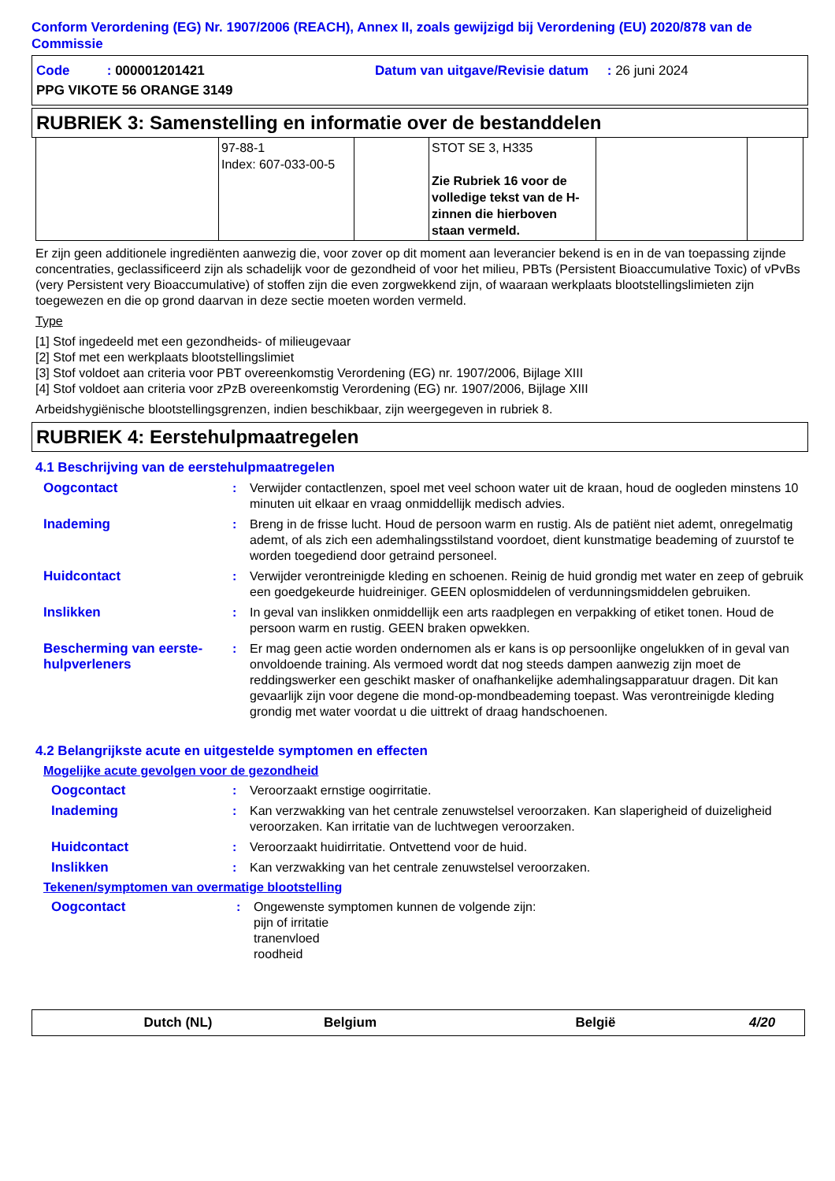Conform Verordening (EG) Nr. 1907/2006 (REACH), Annex II, zoals gewijzigd bij Verordening (EU) 2020/878 van de Commissie
Code : 000001201421
Datum van uitgave/Revisie datum : 26 juni 2024
PPG VIKOTE 56 ORANGE 3149
RUBRIEK 3: Samenstelling en informatie over de bestanddelen
| | 97-88-1 Index: 607-033-00-5 | | STOT SE 3, H335 Zie Rubriek 16 voor de volledige tekst van de H-zinnen die hierboven staan vermeld. | | |
Er zijn geen additionele ingrediënten aanwezig die, voor zover op dit moment aan leverancier bekend is en in de van toepassing zijnde concentraties, geclassificeerd zijn als schadelijk voor de gezondheid of voor het milieu, PBTs (Persistent Bioaccumulative Toxic) of vPvBs (very Persistent very Bioaccumulative) of stoffen zijn die even zorgwekkend zijn, of waaraan werkplaats blootstellingslimieten zijn toegewezen en die op grond daarvan in deze sectie moeten worden vermeld.
Type
[1] Stof ingedeeld met een gezondheids- of milieugevaar
[2] Stof met een werkplaats blootstellingslimiet
[3] Stof voldoet aan criteria voor PBT overeenkomstig Verordening (EG) nr. 1907/2006, Bijlage XIII
[4] Stof voldoet aan criteria voor zPzB overeenkomstig Verordening (EG) nr. 1907/2006, Bijlage XIII
Arbeidshygiënische blootstellingsgrenzen, indien beschikbaar, zijn weergegeven in rubriek 8.
RUBRIEK 4: Eerstehulpmaatregelen
4.1 Beschrijving van de eerstehulpmaatregelen
Oogcontact : Verwijder contactlenzen, spoel met veel schoon water uit de kraan, houd de oogleden minstens 10 minuten uit elkaar en vraag onmiddellijk medisch advies.
Inademing : Breng in de frisse lucht. Houd de persoon warm en rustig. Als de patiënt niet ademt, onregelmatig ademt, of als zich een ademhalingsstilstand voordoet, dient kunstmatige beademing of zuurstof te worden toegediend door getraind personeel.
Huidcontact : Verwijder verontreinigde kleding en schoenen. Reinig de huid grondig met water en zeep of gebruik een goedgekeurde huidreiniger. GEEN oplosmiddelen of verdunningsmiddelen gebruiken.
Inslikken : In geval van inslikken onmiddellijk een arts raadplegen en verpakking of etiket tonen. Houd de persoon warm en rustig. GEEN braken opwekken.
Bescherming van eerste-hulpverleners
: Er mag geen actie worden ondernomen als er kans is op persoonlijke ongelukken of in geval van onvoldoende training. Als vermoed wordt dat nog steeds dampen aanwezig zijn moet de reddingswerker een geschikt masker of onafhankelijke ademhalingsapparatuur dragen. Dit kan gevaarlijk zijn voor degene die mond-op-mondbeademing toepast. Was verontreinigde kleding grondig met water voordat u die uittrekt of draag handschoenen.
4.2 Belangrijkste acute en uitgestelde symptomen en effecten
Mogelijke acute gevolgen voor de gezondheid
Oogcontact : Veroorzaakt ernstige oogirritatie.
Inademing : Kan verzwakking van het centrale zenuwstelsel veroorzaken. Kan slaperigheid of duizeligheid veroorzaken. Kan irritatie van de luchtwegen veroorzaken.
Huidcontact : Veroorzaakt huidirritatie. Ontvettend voor de huid.
Inslikken : Kan verzwakking van het centrale zenuwstelsel veroorzaken.
Tekenen/symptomen van overmatige blootstelling
Oogcontact : Ongewenste symptomen kunnen de volgende zijn:
pijn of irritatie
tranenvloed
roodheid
Dutch (NL) Belgium België 4/20